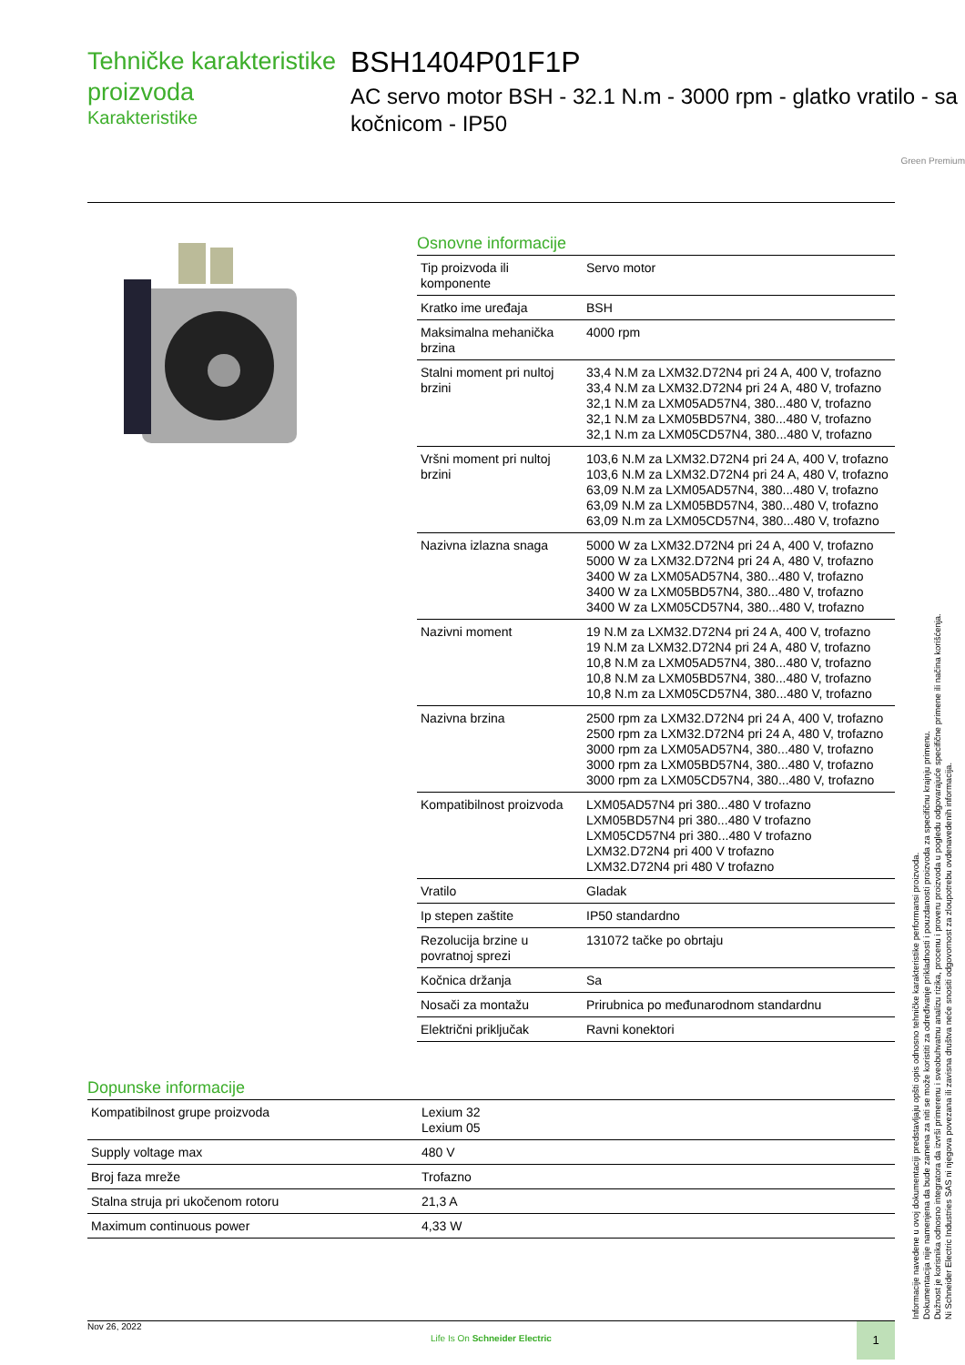Tehničke karakteristike proizvoda
Karakteristike
BSH1404P01F1P
AC servo motor BSH - 32.1 N.m - 3000 rpm - glatko vratilo - sa kočnicom - IP50
Green Premium
Osnovne informacije
| Tip proizvoda ili komponente | Servo motor |
| Kratko ime uređaja | BSH |
| Maksimalna mehanička brzina | 4000 rpm |
| Stalni moment pri nultoj brzini | 33,4 N.M za LXM32.D72N4 pri 24 A, 400 V, trofazno 33,4 N.M za LXM32.D72N4 pri 24 A, 480 V, trofazno 32,1 N.M za LXM05AD57N4, 380...480 V, trofazno 32,1 N.M za LXM05BD57N4, 380...480 V, trofazno 32,1 N.m za LXM05CD57N4, 380...480 V, trofazno |
| Vršni moment pri nultoj brzini | 103,6 N.M za LXM32.D72N4 pri 24 A, 400 V, trofazno 103,6 N.M za LXM32.D72N4 pri 24 A, 480 V, trofazno 63,09 N.M za LXM05AD57N4, 380...480 V, trofazno 63,09 N.M za LXM05BD57N4, 380...480 V, trofazno 63,09 N.m za LXM05CD57N4, 380...480 V, trofazno |
| Nazivna izlazna snaga | 5000 W za LXM32.D72N4 pri 24 A, 400 V, trofazno 5000 W za LXM32.D72N4 pri 24 A, 480 V, trofazno 3400 W za LXM05AD57N4, 380...480 V, trofazno 3400 W za LXM05BD57N4, 380...480 V, trofazno 3400 W za LXM05CD57N4, 380...480 V, trofazno |
| Nazivni moment | 19 N.M za LXM32.D72N4 pri 24 A, 400 V, trofazno 19 N.M za LXM32.D72N4 pri 24 A, 480 V, trofazno 10,8 N.M za LXM05AD57N4, 380...480 V, trofazno 10,8 N.M za LXM05BD57N4, 380...480 V, trofazno 10,8 N.m za LXM05CD57N4, 380...480 V, trofazno |
| Nazivna brzina | 2500 rpm za LXM32.D72N4 pri 24 A, 400 V, trofazno 2500 rpm za LXM32.D72N4 pri 24 A, 480 V, trofazno 3000 rpm za LXM05AD57N4, 380...480 V, trofazno 3000 rpm za LXM05BD57N4, 380...480 V, trofazno 3000 rpm za LXM05CD57N4, 380...480 V, trofazno |
| Kompatibilnost proizvoda | LXM05AD57N4 pri 380...480 V trofazno LXM05BD57N4 pri 380...480 V trofazno LXM05CD57N4 pri 380...480 V trofazno LXM32.D72N4 pri 400 V trofazno LXM32.D72N4 pri 480 V trofazno |
| Vratilo | Gladak |
| Ip stepen zaštite | IP50 standardno |
| Rezolucija brzine u povratnoj sprezi | 131072 tačke po obrtaju |
| Kočnica držanja | Sa |
| Nosači za montažu | Prirubnica po međunarodnom standardnu |
| Električni priključak | Ravni konektori |
Dopunske informacije
| Kompatibilnost grupe proizvoda | Lexium 32 Lexium 05 |
| Supply voltage max | 480 V |
| Broj faza mreže | Trofazno |
| Stalna struja pri ukočenom rotoru | 21,3 A |
| Maximum continuous power | 4,33 W |
Informacije navedene u ovoj dokumentaciji predstavljaju opšti opis odnosno tehničke karakteristike performansi proizvoda.
Dokumentacija nije namenjena da bude zamena za niti se može koristiti za određivanje prikladnosti i pouzdanosti proizvoda za specifičnu krajnju primenu.
Dužnost je korisnika odnosno integratora da izvrši primerenu i sveobuhvatnu analizu rizika, procenu i proveru proizvoda u pogledu odgovarajuće specifične primene ili načina korišćenja.
Ni Schneider Electric Industries SAS ni njegova povezana ili zavisna društva neće snositi odgovornost za zloupotrebu ovdenavedenih informacija.
Nov 26, 2022
Life Is On Schneider Electric
1